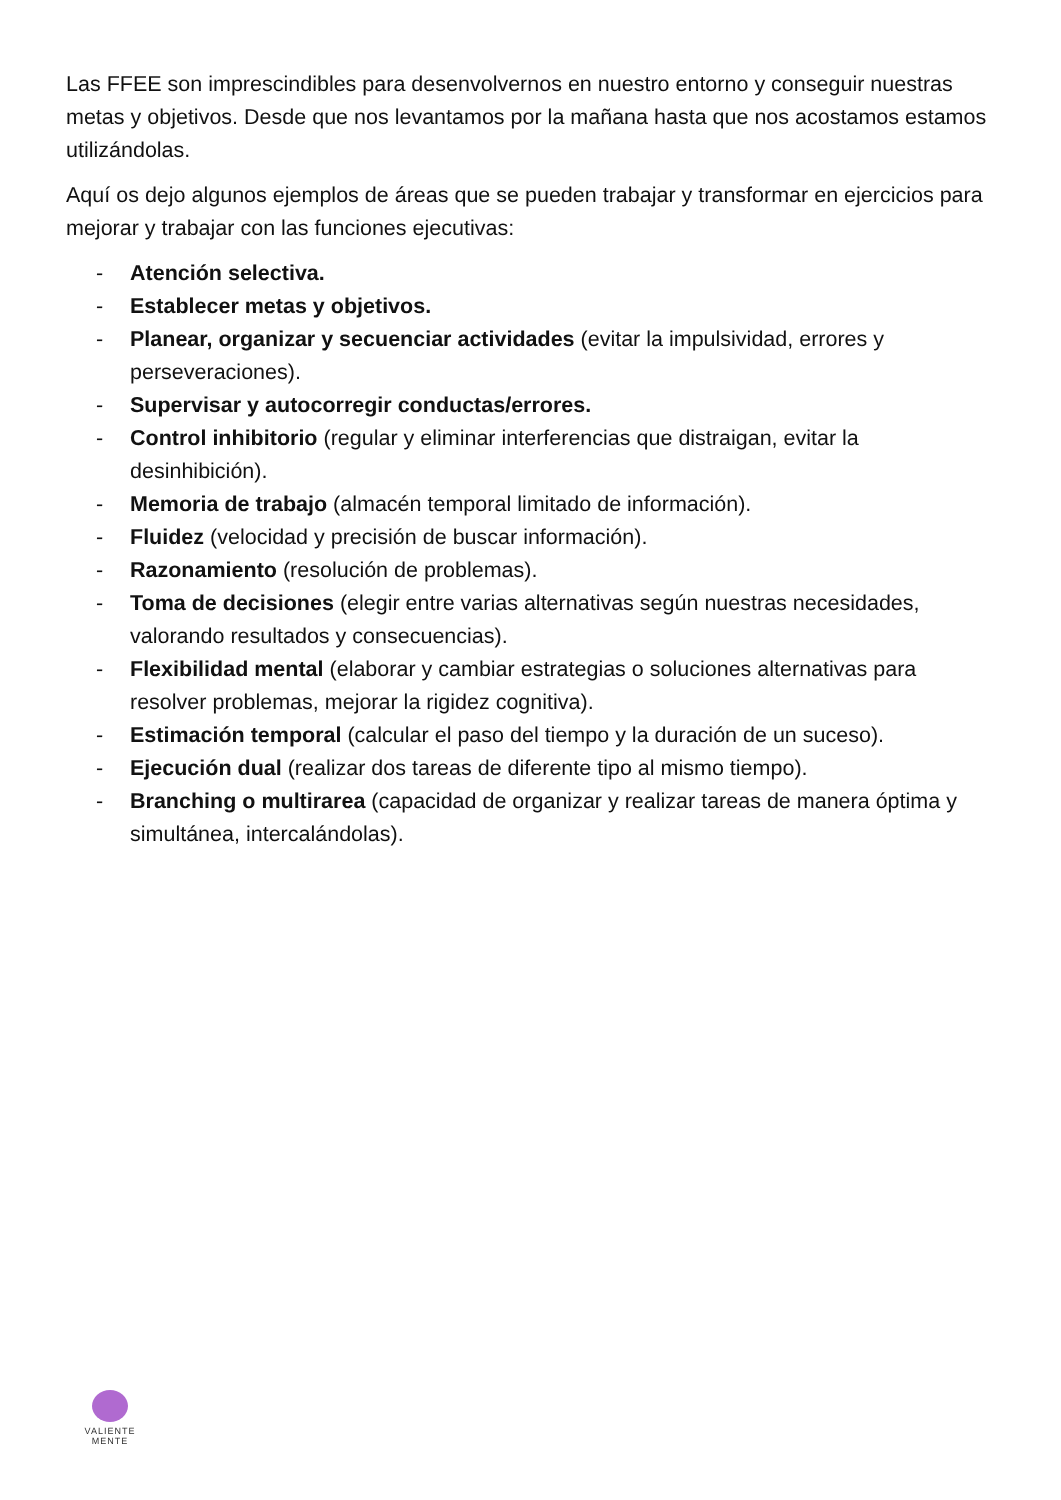Las FFEE son imprescindibles para desenvolvernos en nuestro entorno y conseguir nuestras metas y objetivos. Desde que nos levantamos por la mañana hasta que nos acostamos estamos utilizándolas.
Aquí os dejo algunos ejemplos de áreas que se pueden trabajar y transformar en ejercicios para mejorar y trabajar con las funciones ejecutivas:
- Atención selectiva.
- Establecer metas y objetivos.
- Planear, organizar y secuenciar actividades (evitar la impulsividad, errores y perseveraciones).
- Supervisar y autocorregir conductas/errores.
- Control inhibitorio (regular y eliminar interferencias que distraigan, evitar la desinhibición).
- Memoria de trabajo (almacén temporal limitado de información).
- Fluidez (velocidad y precisión de buscar información).
- Razonamiento (resolución de problemas).
- Toma de decisiones (elegir entre varias alternativas según nuestras necesidades, valorando resultados y consecuencias).
- Flexibilidad mental (elaborar y cambiar estrategias o soluciones alternativas para resolver problemas, mejorar la rigidez cognitiva).
- Estimación temporal (calcular el paso del tiempo y la duración de un suceso).
- Ejecución dual (realizar dos tareas de diferente tipo al mismo tiempo).
- Branching o multirarea (capacidad de organizar y realizar tareas de manera óptima y simultánea, intercalándolas).
VALIENTE
MENTE